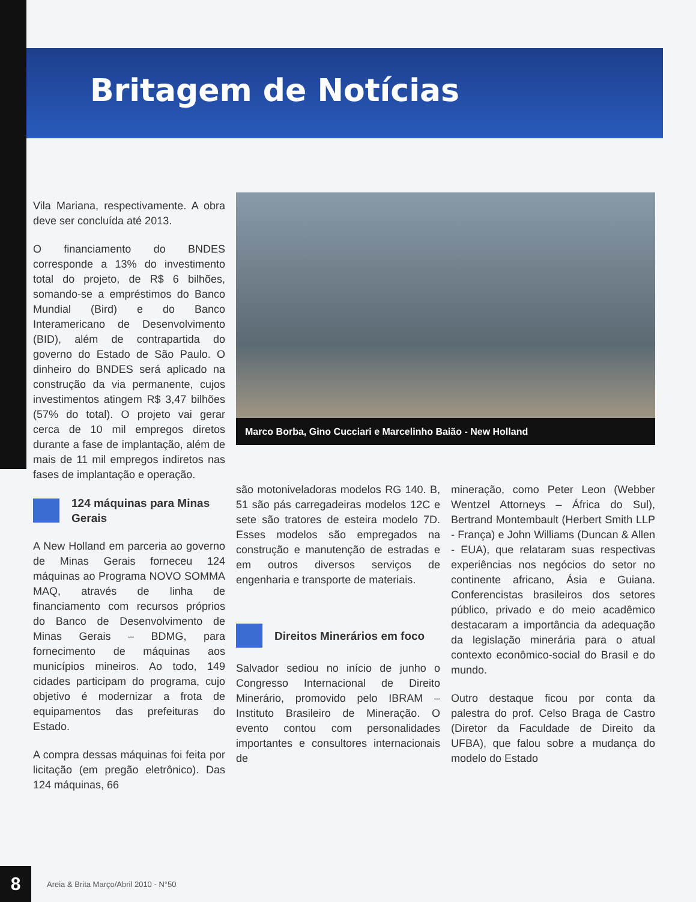Britagem de Notícias
Vila Mariana, respectivamente. A obra deve ser concluída até 2013.
O financiamento do BNDES corresponde a 13% do investimento total do projeto, de R$ 6 bilhões, somando-se a empréstimos do Banco Mundial (Bird) e do Banco Interamericano de Desenvolvimento (BID), além de contrapartida do governo do Estado de São Paulo. O dinheiro do BNDES será aplicado na construção da via permanente, cujos investimentos atingem R$ 3,47 bilhões (57% do total). O projeto vai gerar cerca de 10 mil empregos diretos durante a fase de implantação, além de mais de 11 mil empregos indiretos nas fases de implantação e operação.
124 máquinas para Minas Gerais
A New Holland em parceria ao governo de Minas Gerais forneceu 124 máquinas ao Programa NOVO SOMMA MAQ, através de linha de financiamento com recursos próprios do Banco de Desenvolvimento de Minas Gerais – BDMG, para fornecimento de máquinas aos municípios mineiros. Ao todo, 149 cidades participam do programa, cujo objetivo é modernizar a frota de equipamentos das prefeituras do Estado.
A compra dessas máquinas foi feita por licitação (em pregão eletrônico). Das 124 máquinas, 66
Marco Borba, Gino Cucciari e Marcelinho Baião - New Holland
são motoniveladoras modelos RG 140. B, 51 são pás carregadeiras modelos 12C e sete são tratores de esteira modelo 7D. Esses modelos são empregados na construção e manutenção de estradas e em outros diversos serviços de engenharia e transporte de materiais.
Direitos Minerários em foco
Salvador sediou no início de junho o Congresso Internacional de Direito Minerário, promovido pelo IBRAM – Instituto Brasileiro de Mineração. O evento contou com personalidades importantes e consultores internacionais de
mineração, como Peter Leon (Webber Wentzel Attorneys – África do Sul), Bertrand Montembault (Herbert Smith LLP - França) e John Williams (Duncan & Allen - EUA), que relataram suas respectivas experiências nos negócios do setor no continente africano, Ásia e Guiana. Conferencistas brasileiros dos setores público, privado e do meio acadêmico destacaram a importância da adequação da legislação minerária para o atual contexto econômico-social do Brasil e do mundo.
Outro destaque ficou por conta da palestra do prof. Celso Braga de Castro (Diretor da Faculdade de Direito da UFBA), que falou sobre a mudança do modelo do Estado
8
Areia & Brita Março/Abril 2010 - N°50